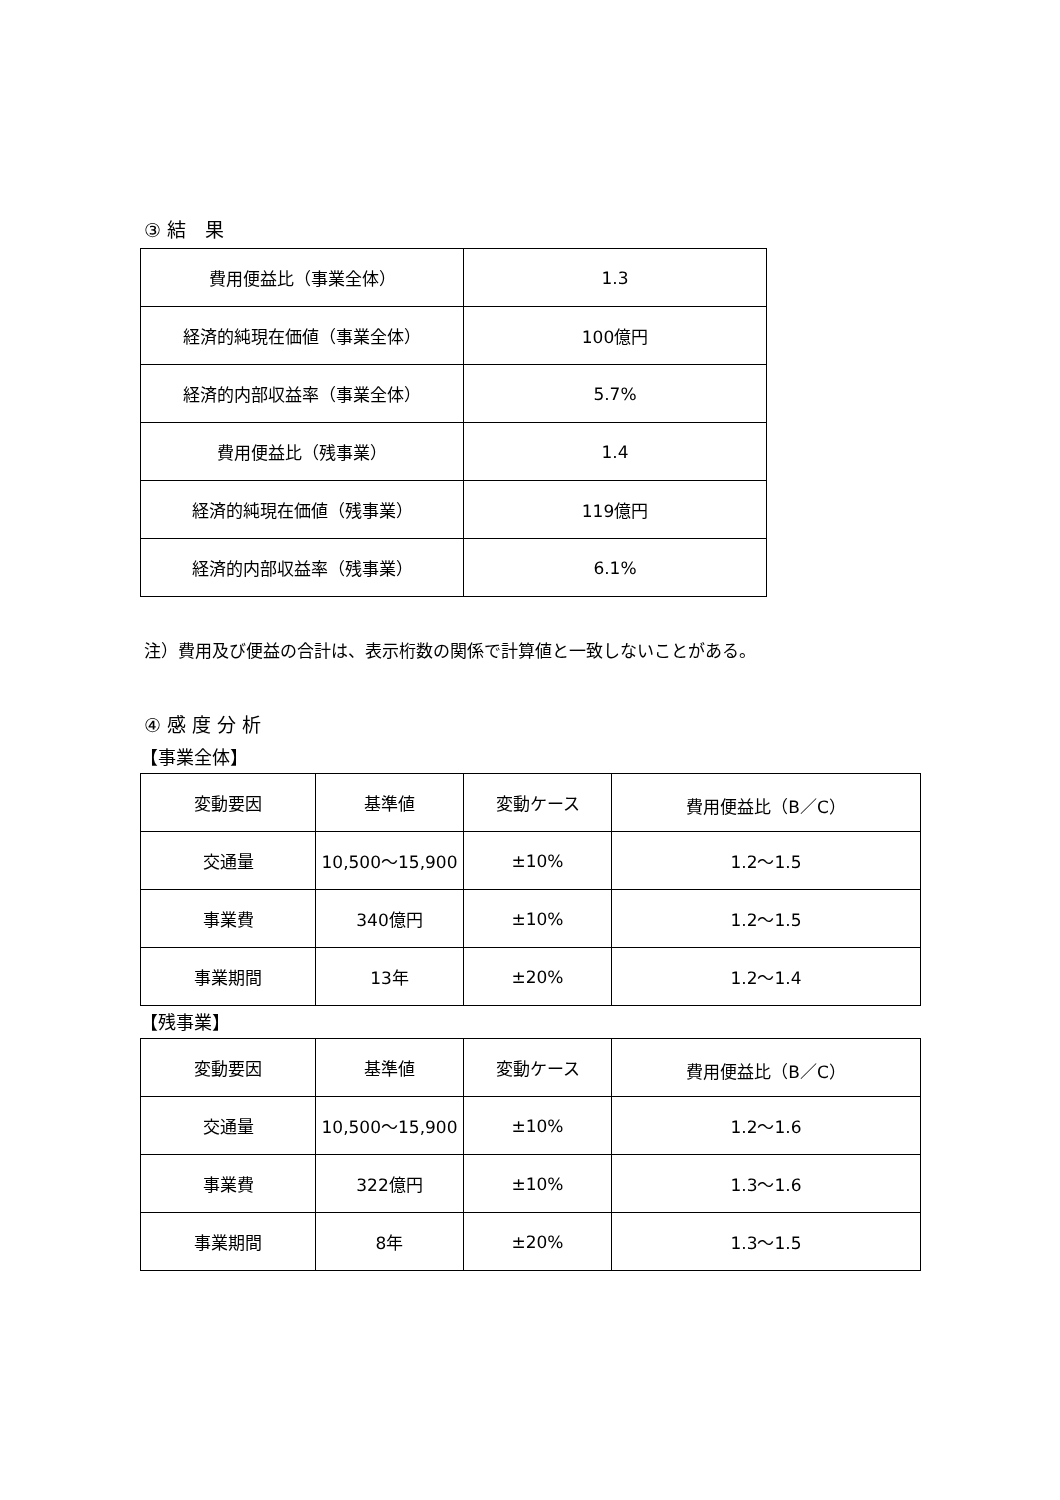③ 結　果
| 費用便益比（事業全体） | 1.3 |
| 経済的純現在価値（事業全体） | 100億円 |
| 経済的内部収益率（事業全体） | 5.7% |
| 費用便益比（残事業） | 1.4 |
| 経済的純現在価値（残事業） | 119億円 |
| 経済的内部収益率（残事業） | 6.1% |
注）費用及び便益の合計は、表示桁数の関係で計算値と一致しないことがある。
④ 感 度 分 析
【事業全体】
| 変動要因 | 基準値 | 変動ケース | 費用便益比（B／C） |
| --- | --- | --- | --- |
| 交通量 | 10,500～15,900 | ±10% | 1.2～1.5 |
| 事業費 | 340億円 | ±10% | 1.2～1.5 |
| 事業期間 | 13年 | ±20% | 1.2～1.4 |
【残事業】
| 変動要因 | 基準値 | 変動ケース | 費用便益比（B／C） |
| --- | --- | --- | --- |
| 交通量 | 10,500～15,900 | ±10% | 1.2～1.6 |
| 事業費 | 322億円 | ±10% | 1.3～1.6 |
| 事業期間 | 8年 | ±20% | 1.3～1.5 |